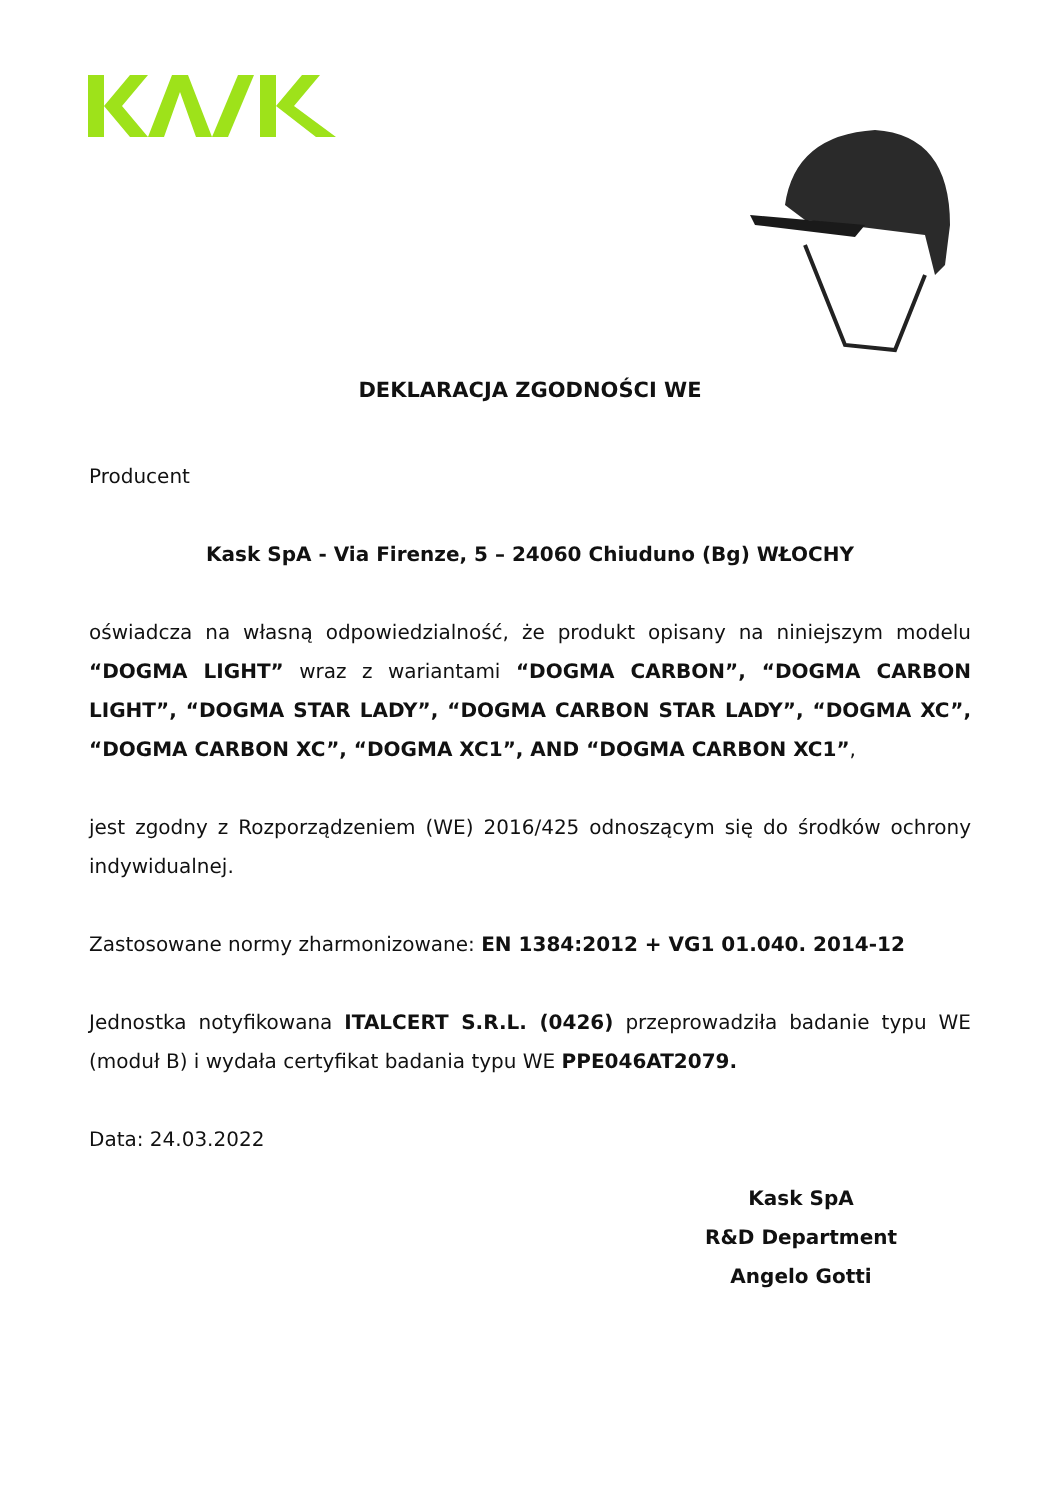DEKLARACJA ZGODNOŚCI WE
Producent
Kask SpA - Via Firenze, 5 – 24060 Chiuduno (Bg) WŁOCHY
oświadcza na własną odpowiedzialność, że produkt opisany na niniejszym modelu “DOGMA LIGHT” wraz z wariantami “DOGMA CARBON”, “DOGMA CARBON LIGHT”, “DOGMA STAR LADY”, “DOGMA CARBON STAR LADY”, “DOGMA XC”, “DOGMA CARBON XC”, “DOGMA XC1”, AND “DOGMA CARBON XC1”,
jest zgodny z Rozporządzeniem (WE) 2016/425 odnoszącym się do środków ochrony indywidualnej.
Zastosowane normy zharmonizowane: EN 1384:2012 + VG1 01.040. 2014-12
Jednostka notyfikowana ITALCERT S.R.L. (0426) przeprowadziła badanie typu WE (moduł B) i wydała certyfikat badania typu WE PPE046AT2079.
Data: 24.03.2022
Kask SpA
R&D Department
Angelo Gotti